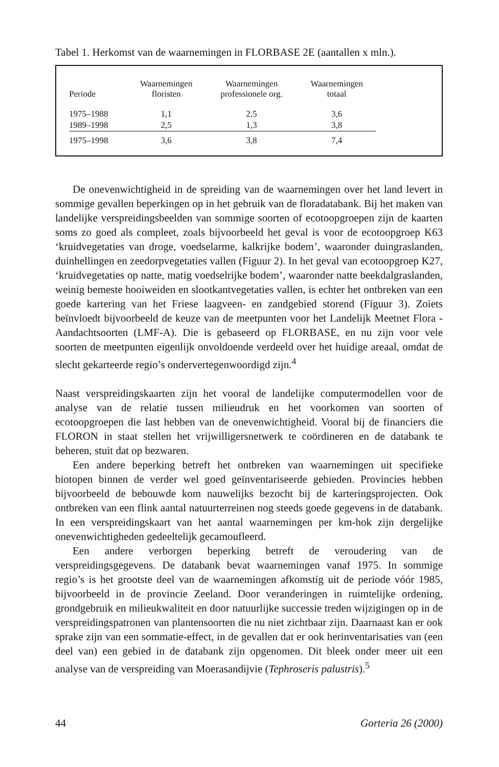Tabel 1. Herkomst van de waarnemingen in FLORBASE 2E (aantallen x mln.).
| Periode | Waarnemingen floristen | Waarnemingen professionele org. | Waarnemingen totaal |
| --- | --- | --- | --- |
| 1975–1988 | 1,1 | 2,5 | 3,6 |
| 1989–1998 | 2,5 | 1,3 | 3,8 |
| 1975–1998 | 3,6 | 3,8 | 7,4 |
De onevenwichtigheid in de spreiding van de waarnemingen over het land levert in sommige gevallen beperkingen op in het gebruik van de floradatabank. Bij het maken van landelijke verspreidingsbeelden van sommige soorten of ecotoopgroepen zijn de kaarten soms zo goed als compleet, zoals bijvoorbeeld het geval is voor de ecotoopgroep K63 ‘kruidvegetaties van droge, voedselarme, kalkrijke bodem’, waaronder duingraslanden, duinhellingen en zeedorpvegetaties vallen (Figuur 2). In het geval van ecotoopgroep K27, ‘kruidvegetaties op natte, matig voedselrijke bodem’, waaronder natte beekdalgraslanden, weinig bemeste hooiweiden en slootkantvegetaties vallen, is echter het ontbreken van een goede kartering van het Friese laagveen- en zandgebied storend (Figuur 3). Zoiets beïnvloedt bijvoorbeeld de keuze van de meetpunten voor het Landelijk Meetnet Flora - Aandachtsoorten (LMF-A). Die is gebaseerd op FLORBASE, en nu zijn voor vele soorten de meetpunten eigenlijk onvoldoende verdeeld over het huidige areaal, omdat de slecht gekarteerde regio’s ondervertegenwoordigd zijn.<sup>4</sup>
Naast verspreidingskaarten zijn het vooral de landelijke computermodellen voor de analyse van de relatie tussen milieudruk en het voorkomen van soorten of ecotoopgroepen die last hebben van de onevenwichtigheid. Vooral bij de financiers die FLORON in staat stellen het vrijwilligersnetwerk te coördineren en de databank te beheren, stuit dat op bezwaren.
Een andere beperking betreft het ontbreken van waarnemingen uit specifieke biotopen binnen de verder wel goed geïnventariseerde gebieden. Provincies hebben bijvoorbeeld de bebouwde kom nauwelijks bezocht bij de karteringsprojecten. Ook ontbreken van een flink aantal natuurterreinen nog steeds goede gegevens in de databank. In een verspreidingskaart van het aantal waarnemingen per km-hok zijn dergelijke onevenwichtigheden gedeeltelijk gecamoufleerd.
Een andere verborgen beperking betreft de veroudering van de verspreidingsgegevens. De databank bevat waarnemingen vanaf 1975. In sommige regio’s is het grootste deel van de waarnemingen afkomstig uit de periode vóór 1985, bijvoorbeeld in de provincie Zeeland. Door veranderingen in ruimtelijke ordening, grondgebruik en milieukwaliteit en door natuurlijke successie treden wijzigingen op in de verspreidingspatronen van plantensoorten die nu niet zichtbaar zijn. Daarnaast kan er ook sprake zijn van een sommatie-effect, in de gevallen dat er ook herinventarisaties van (een deel van) een gebied in de databank zijn opgenomen. Dit bleek onder meer uit een analyse van de verspreiding van Moerasandijvie (Tephroseris palustris).<sup>5</sup>
44 Gorteria 26 (2000)